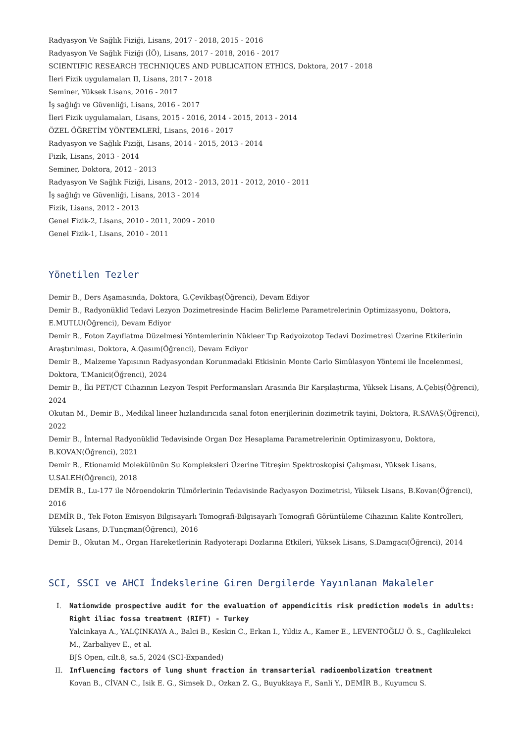Radyasyon Ve Sağlık Fiziği, Lisans, 2017 - 2018, 2015 - 2016
Radyasyon Ve Sağlık Fiziği (İÖ), Lisans, 2017 - 2018, 2016 - 2017
SCIENTIFIC RESEARCH TECHNIQUES AND PUBLICATION ETHICS, Doktora, 2017 - 2018
İleri Fizik uygulamaları II, Lisans, 2017 - 2018
Seminer, Yüksek Lisans, 2016 - 2017
İş sağlığı ve Güvenliği, Lisans, 2016 - 2017
İleri Fizik uygulamaları, Lisans, 2015 - 2016, 2014 - 2015, 2013 - 2014
ÖZEL ÖĞRETİM YÖNTEMLERİ, Lisans, 2016 - 2017
Radyasyon ve Sağlık Fiziği, Lisans, 2014 - 2015, 2013 - 2014
Fizik, Lisans, 2013 - 2014
Seminer, Doktora, 2012 - 2013
Radyasyon Ve Sağlık Fiziği, Lisans, 2012 - 2013, 2011 - 2012, 2010 - 2011
İş sağlığı ve Güvenliği, Lisans, 2013 - 2014
Fizik, Lisans, 2012 - 2013
Genel Fizik-2, Lisans, 2010 - 2011, 2009 - 2010
Genel Fizik-1, Lisans, 2010 - 2011
Yönetilen Tezler
Demir B., Ders Aşamasında, Doktora, G.Çevikbaş(Öğrenci), Devam Ediyor
Demir B., Radyonüklid Tedavi Lezyon Dozimetresinde Hacim Belirleme Parametrelerinin Optimizasyonu, Doktora, E.MUTLU(Öğrenci), Devam Ediyor
Demir B., Foton Zayıflatma Düzelmesi Yöntemlerinin Nükleer Tıp Radyoizotop Tedavi Dozimetresi Üzerine Etkilerinin Araştırılması, Doktora, A.Qasım(Öğrenci), Devam Ediyor
Demir B., Malzeme Yapısının Radyasyondan Korunmadaki Etkisinin Monte Carlo Simülasyon Yöntemi ile İncelenmesi, Doktora, T.Manici(Öğrenci), 2024
Demir B., İki PET/CT Cihazının Lezyon Tespit Performansları Arasında Bir Karşılaştırma, Yüksek Lisans, A.Çebiş(Öğrenci), 2024
Okutan M., Demir B., Medikal lineer hızlandırıcıda sanal foton enerjilerinin dozimetrik tayini, Doktora, R.SAVAŞ(Öğrenci), 2022
Demir B., İnternal Radyonüklid Tedavisinde Organ Doz Hesaplama Parametrelerinin Optimizasyonu, Doktora, B.KOVAN(Öğrenci), 2021
Demir B., Etionamid Molekülünün Su Kompleksleri Üzerine Titreşim Spektroskopisi Çalışması, Yüksek Lisans, U.SALEH(Öğrenci), 2018
DEMİR B., Lu-177 ile Nöroendokrin Tümörlerinin Tedavisinde Radyasyon Dozimetrisi, Yüksek Lisans, B.Kovan(Öğrenci), 2016
DEMİR B., Tek Foton Emisyon Bilgisayarlı Tomografi-Bilgisayarlı Tomografi Görüntüleme Cihazının Kalite Kontrolleri, Yüksek Lisans, D.Tunçman(Öğrenci), 2016
Demir B., Okutan M., Organ Hareketlerinin Radyoterapi Dozlarına Etkileri, Yüksek Lisans, S.Damgacı(Öğrenci), 2014
SCI, SSCI ve AHCI İndekslerine Giren Dergilerde Yayınlanan Makaleler
I. Nationwide prospective audit for the evaluation of appendicitis risk prediction models in adults: Right iliac fossa treatment (RIFT) - Turkey
Yalcinkaya A., YALÇINKAYA A., Balci B., Keskin C., Erkan I., Yildiz A., Kamer E., LEVENTOĞLU Ö. S., Caglikulekci M., Zarbaliyev E., et al.
BJS Open, cilt.8, sa.5, 2024 (SCI-Expanded)
II. Influencing factors of lung shunt fraction in transarterial radioembolization treatment
Kovan B., CİVAN C., Isik E. G., Simsek D., Ozkan Z. G., Buyukkaya F., Sanli Y., DEMİR B., Kuyumcu S.